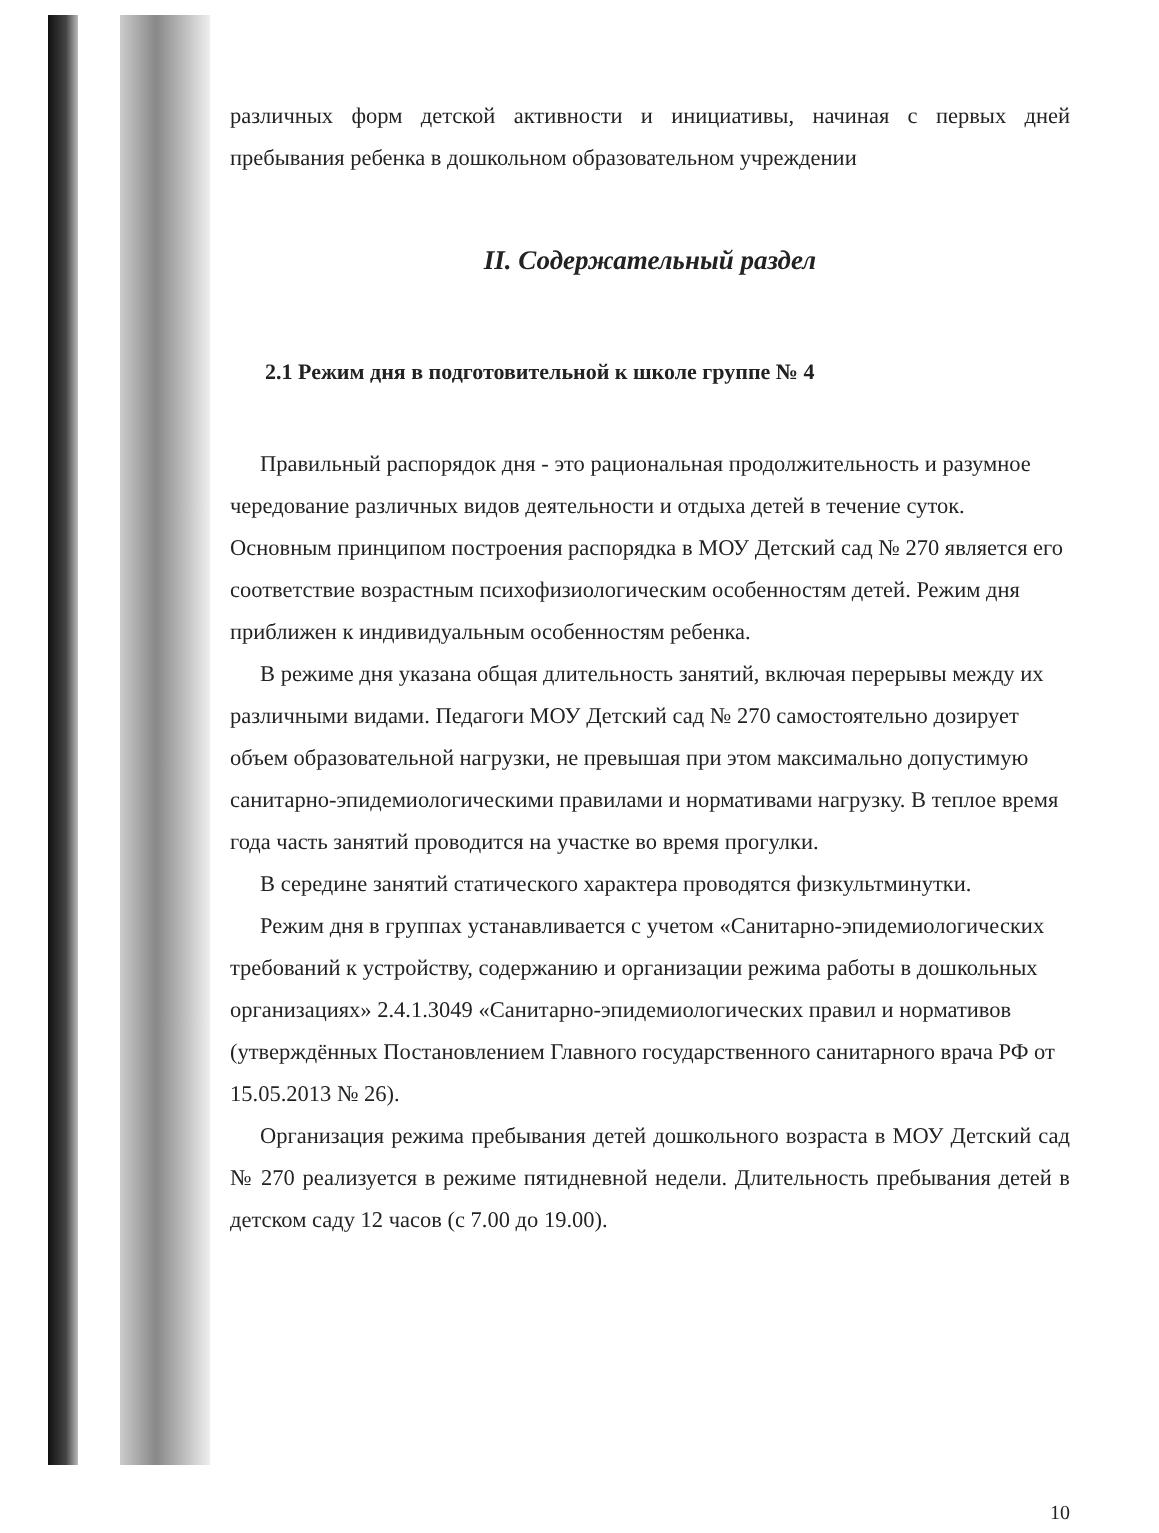различных форм детской активности и инициативы, начиная с первых дней пребывания ребенка в дошкольном образовательном учреждении
II. Содержательный раздел
2.1 Режим дня в подготовительной к школе группе № 4
Правильный распорядок дня - это рациональная продолжительность и разумное чередование различных видов деятельности и отдыха детей в течение суток. Основным принципом построения распорядка в МОУ Детский сад № 270 является его соответствие возрастным психофизиологическим особенностям детей. Режим дня приближен к индивидуальным особенностям ребенка.
В режиме дня указана общая длительность занятий, включая перерывы между их различными видами. Педагоги МОУ Детский сад № 270 самостоятельно дозирует объем образовательной нагрузки, не превышая при этом максимально допустимую санитарно-эпидемиологическими правилами и нормативами нагрузку. В теплое время года часть занятий проводится на участке во время прогулки.
В середине занятий статического характера проводятся физкультминутки.
Режим дня в группах устанавливается с учетом «Санитарно-эпидемиологических требований к устройству, содержанию и организации режима работы в дошкольных организациях» 2.4.1.3049 «Санитарно-эпидемиологических правил и нормативов (утверждённых Постановлением Главного государственного санитарного врача РФ от 15.05.2013 № 26).
Организация режима пребывания детей дошкольного возраста в МОУ Детский сад № 270 реализуется в режиме пятидневной недели. Длительность пребывания детей в детском саду 12 часов (с 7.00 до 19.00).
10